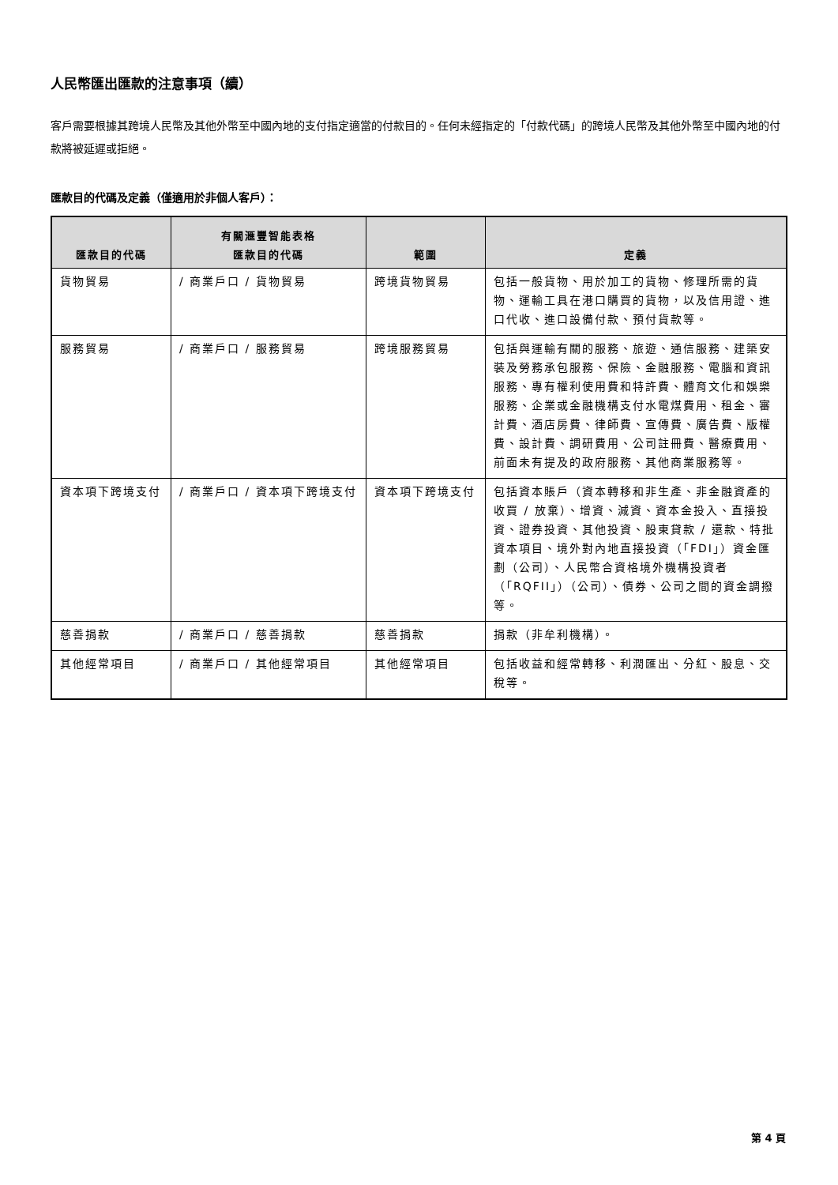人民幣匯出匯款的注意事項（續）
客戶需要根據其跨境人民幣及其他外幣至中國內地的支付指定適當的付款目的。任何未經指定的「付款代碼」的跨境人民幣及其他外幣至中國內地的付款將被延遲或拒絕。
匯款目的代碼及定義（僅適用於非個人客戶）：
| 匯款目的代碼 | 有關滙豐智能表格 匯款目的代碼 | 範圍 | 定義 |
| --- | --- | --- | --- |
| 貨物貿易 | / 商業戶口 / 貨物貿易 | 跨境貨物貿易 | 包括一般貨物、用於加工的貨物、修理所需的貨物、運輸工具在港口購買的貨物，以及信用證、進口代收、進口設備付款、預付貨款等。 |
| 服務貿易 | / 商業戶口 / 服務貿易 | 跨境服務貿易 | 包括與運輸有關的服務、旅遊、通信服務、建築安裝及勞務承包服務、保險、金融服務、電腦和資訊服務、專有權利使用費和特許費、體育文化和娛樂服務、企業或金融機構支付水電煤費用、租金、審計費、酒店房費、律師費、宣傳費、廣告費、版權費、設計費、調研費用、公司註冊費、醫療費用、前面未有提及的政府服務、其他商業服務等。 |
| 資本項下跨境支付 | / 商業戶口 / 資本項下跨境支付 | 資本項下跨境支付 | 包括資本賬戶（資本轉移和非生產、非金融資產的收買 / 放棄）、增資、減資、資本金投入、直接投資、證券投資、其他投資、股東貸款 / 還款、特批資本項目、境外對內地直接投資（「FDI」）資金匯劃（公司）、人民幣合資格境外機構投資者（「RQFII」）（公司）、債券、公司之間的資金調撥等。 |
| 慈善捐款 | / 商業戶口 / 慈善捐款 | 慈善捐款 | 捐款（非牟利機構）。 |
| 其他經常項目 | / 商業戶口 / 其他經常項目 | 其他經常項目 | 包括收益和經常轉移、利潤匯出、分紅、股息、交稅等。 |
第 4 頁